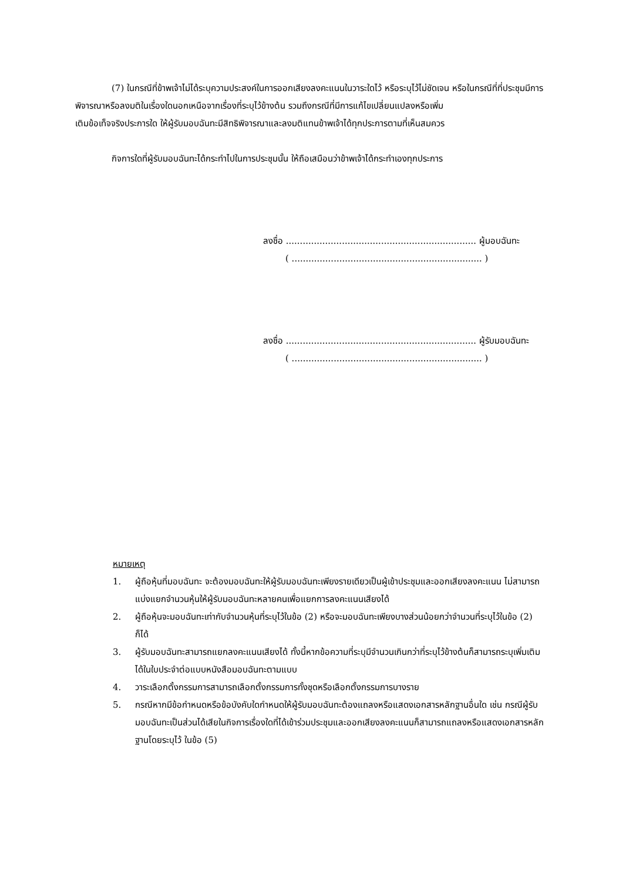(7) ในกรณีที่ข้าพเจ้าไม่ได้ระบุความประสงค์ในการออกเสียงลงคะแนนในวาระใดไว้ หรือระบุไว้ไม่ชัดเจน หรือในกรณีที่ที่ประชุมมีการพิจารณาหรือลงมติในเรื่องใดนอกเหนือจากเรื่องที่ระบุไว้ข้างต้น รวมถึงกรณีที่มีการแก้ไขเปลี่ยนแปลงหรือเพิ่ม
เติมข้อเท็จจริงประการใด ให้ผู้รับมอบฉันทะมีสิทธิพิจารณาและลงมติแทนข้าพเจ้าได้ทุกประการตามที่เห็นสมควร
กิจการใดที่ผู้รับมอบฉันทะได้กระทำไปในการประชุมนั้น ให้ถือเสมือนว่าข้าพเจ้าได้กระทำเองทุกประการ
ลงชื่อ .................................................................... ผู้มอบฉันทะ
( .................................................................... )
ลงชื่อ .................................................................... ผู้รับมอบฉันทะ
( .................................................................... )
หมายเหตุ
1. ผู้ถือหุ้นที่มอบฉันทะ จะต้องมอบฉันทะให้ผู้รับมอบฉันทะเพียงรายเดียวเป็นผู้เข้าประชุมและออกเสียงลงคะแนน ไม่สามารถแบ่งแยกจำนวนหุ้นให้ผู้รับมอบฉันทะหลายคนเพื่อแยกการลงคะแนนเสียงได้
2. ผู้ถือหุ้นจะมอบฉันทะเท่ากับจำนวนหุ้นที่ระบุไว้ในข้อ (2) หรือจะมอบฉันทะเพียงบางส่วนน้อยกว่าจำนวนที่ระบุไว้ในข้อ (2) ก็ได้
3. ผู้รับมอบฉันทะสามารถแยกลงคะแนนเสียงได้ ทั้งนี้หากข้อความที่ระบุมีจำนวนเกินกว่าที่ระบุไว้ข้างต้นก็สามารถระบุเพิ่มเติมได้ในใบประจำต่อแบบหนังสือมอบฉันทะตามแบบ
4. วาระเลือกตั้งกรรมการสามารถเลือกตั้งกรรมการทั้งชุดหรือเลือกตั้งกรรมการบางราย
5. กรณีหากมีข้อกำหนดหรือข้อบังคับใดกำหนดให้ผู้รับมอบฉันทะต้องแถลงหรือแสดงเอกสารหลักฐานอื่นใด เช่น กรณีผู้รับมอบฉันทะเป็นส่วนได้เสียในกิจการเรื่องใดที่ได้เข้าร่วมประชุมและออกเสียงลงคะแนนก็สามารถแถลงหรือแสดงเอกสารหลักฐานโดยระบุไว้ ในข้อ (5)